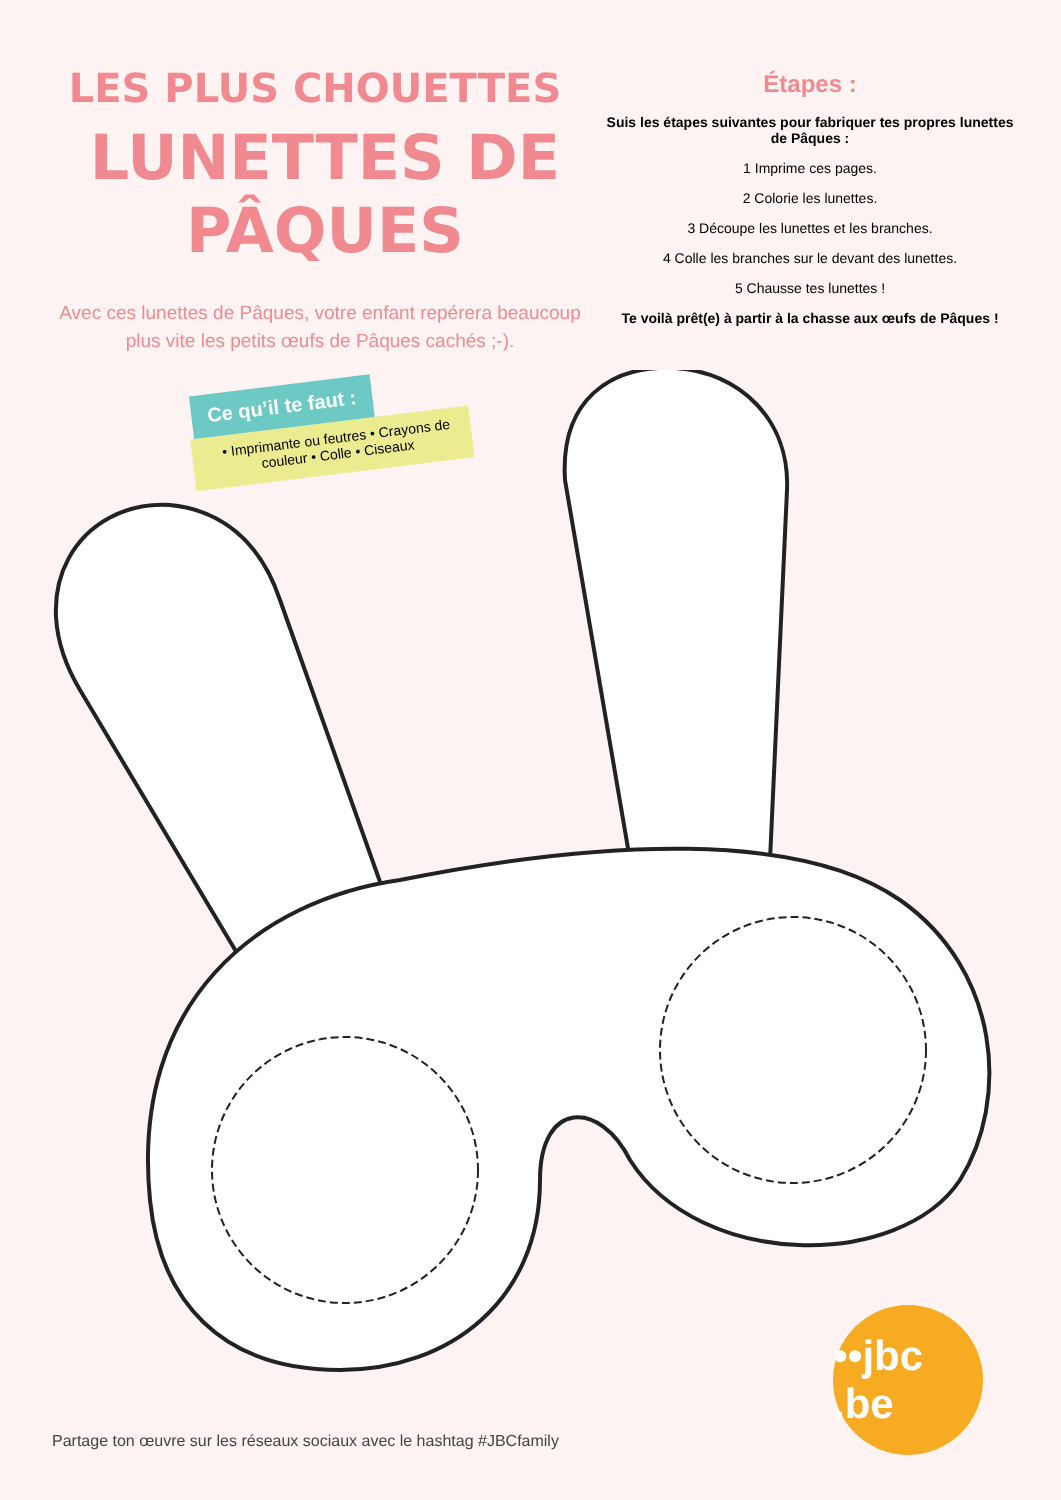LES PLUS CHOUETTES
LUNETTES DE PÂQUES
Avec ces lunettes de Pâques, votre enfant repérera beaucoup plus vite les petits œufs de Pâques cachés ;-).
Ce qu’il te faut :
• Imprimante ou feutres • Crayons de couleur • Colle • Ciseaux
Étapes :
Suis les étapes suivantes pour fabriquer tes propres lunettes de Pâques :
1 Imprime ces pages.
2 Colorie les lunettes.
3 Découpe les lunettes et les branches.
4 Colle les branches sur le devant des lunettes.
5 Chausse tes lunettes !
Te voilà prêt(e) à partir à la chasse aux œufs de Pâques !
••jbc .be
Partage ton œuvre sur les réseaux sociaux avec le hashtag #JBCfamily